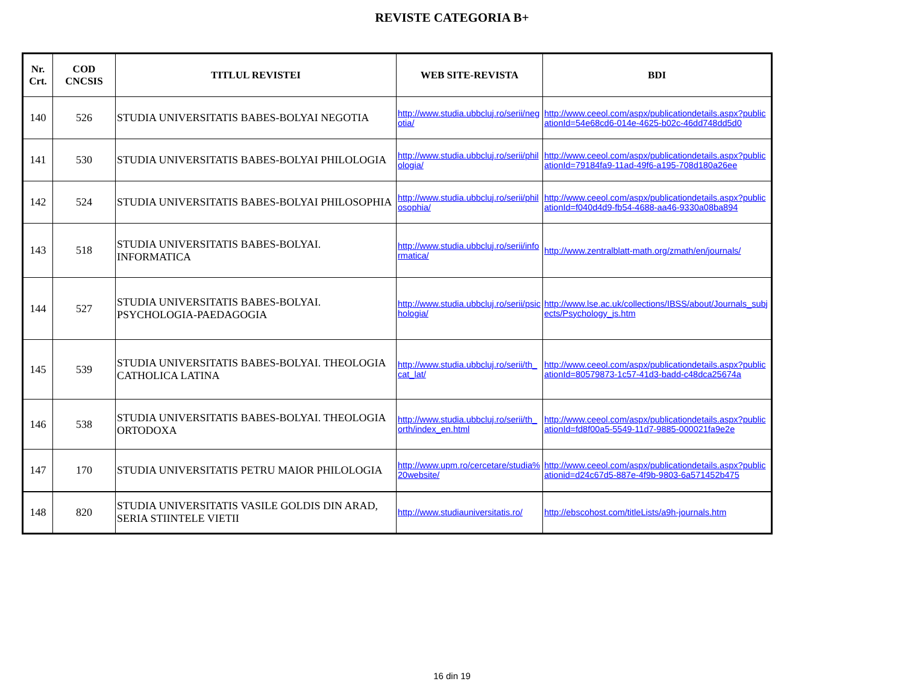REVISTE CATEGORIA B+
| Nr. Crt. | COD CNCSIS | TITLUL REVISTEI | WEB SITE-REVISTA | BDI |
| --- | --- | --- | --- | --- |
| 140 | 526 | STUDIA UNIVERSITATIS BABES-BOLYAI NEGOTIA | http://www.studia.ubbcluj.ro/serii/negotia/ | http://www.ceeol.com/aspx/publicationdetails.aspx?publicationId=54e68cd6-014e-4625-b02c-46dd748dd5d0 |
| 141 | 530 | STUDIA UNIVERSITATIS BABES-BOLYAI PHILOLOGIA | http://www.studia.ubbcluj.ro/serii/philologia/ | http://www.ceeol.com/aspx/publicationdetails.aspx?publicationId=79184fa9-11ad-49f6-a195-708d180a26ee |
| 142 | 524 | STUDIA UNIVERSITATIS BABES-BOLYAI PHILOSOPHIA | http://www.studia.ubbcluj.ro/serii/philosophia/ | http://www.ceeol.com/aspx/publicationdetails.aspx?publicationId=f040d4d9-fb54-4688-aa46-9330a08ba894 |
| 143 | 518 | STUDIA UNIVERSITATIS BABES-BOLYAI. INFORMATICA | http://www.studia.ubbcluj.ro/serii/informatica/ | http://www.zentralblatt-math.org/zmath/en/journals/ |
| 144 | 527 | STUDIA UNIVERSITATIS BABES-BOLYAI. PSYCHOLOGIA-PAEDAGOGIA | http://www.studia.ubbcluj.ro/serii/psichologia/ | http://www.lse.ac.uk/collections/IBSS/about/Journals_subjects/Psychology_js.htm |
| 145 | 539 | STUDIA UNIVERSITATIS BABES-BOLYAI. THEOLOGIA CATHOLICA LATINA | http://www.studia.ubbcluj.ro/serii/th_cat_lat/ | http://www.ceeol.com/aspx/publicationdetails.aspx?publicationId=80579873-1c57-41d3-badd-c48dca25674a |
| 146 | 538 | STUDIA UNIVERSITATIS BABES-BOLYAI. THEOLOGIA ORTODOXA | http://www.studia.ubbcluj.ro/serii/th_orth/index_en.html | http://www.ceeol.com/aspx/publicationdetails.aspx?publicationId=fd8f00a5-5549-11d7-9885-000021fa9e2e |
| 147 | 170 | STUDIA UNIVERSITATIS PETRU MAIOR PHILOLOGIA | http://www.upm.ro/cercetare/studia%20website/ | http://www.ceeol.com/aspx/publicationdetails.aspx?publicationid=d24c67d5-887e-4f9b-9803-6a571452b475 |
| 148 | 820 | STUDIA UNIVERSITATIS VASILE GOLDIS DIN ARAD, SERIA STIINTELE VIETII | http://www.studiauniversitatis.ro/ | http://ebscohost.com/titleLists/a9h-journals.htm |
16 din 19